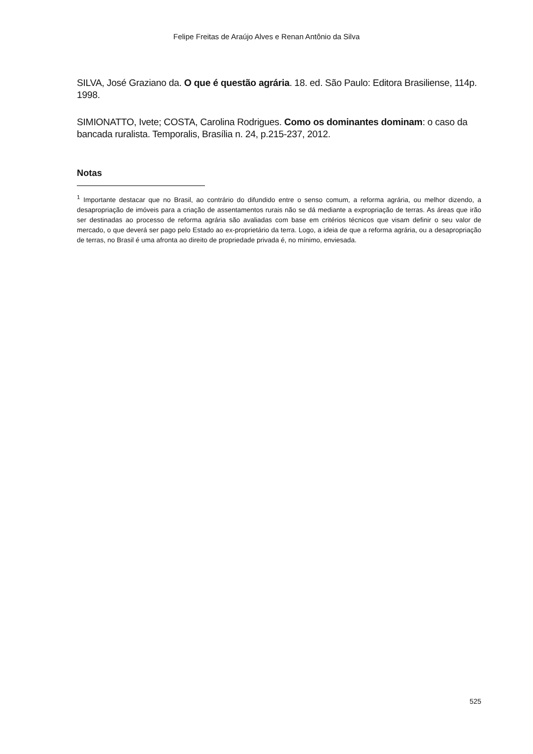Felipe Freitas de Araújo Alves e Renan Antônio da Silva
SILVA, José Graziano da. O que é questão agrária. 18. ed. São Paulo: Editora Brasiliense, 114p. 1998.
SIMIONATTO, Ivete; COSTA, Carolina Rodrigues. Como os dominantes dominam: o caso da bancada ruralista. Temporalis, Brasília n. 24, p.215-237, 2012.
Notas
<sup>1</sup> Importante destacar que no Brasil, ao contrário do difundido entre o senso comum, a reforma agrária, ou melhor dizendo, a desapropriação de imóveis para a criação de assentamentos rurais não se dá mediante a expropriação de terras. As áreas que irão ser destinadas ao processo de reforma agrária são avaliadas com base em critérios técnicos que visam definir o seu valor de mercado, o que deverá ser pago pelo Estado ao ex-proprietário da terra. Logo, a ideia de que a reforma agrária, ou a desapropriação de terras, no Brasil é uma afronta ao direito de propriedade privada é, no mínimo, enviesada.
525